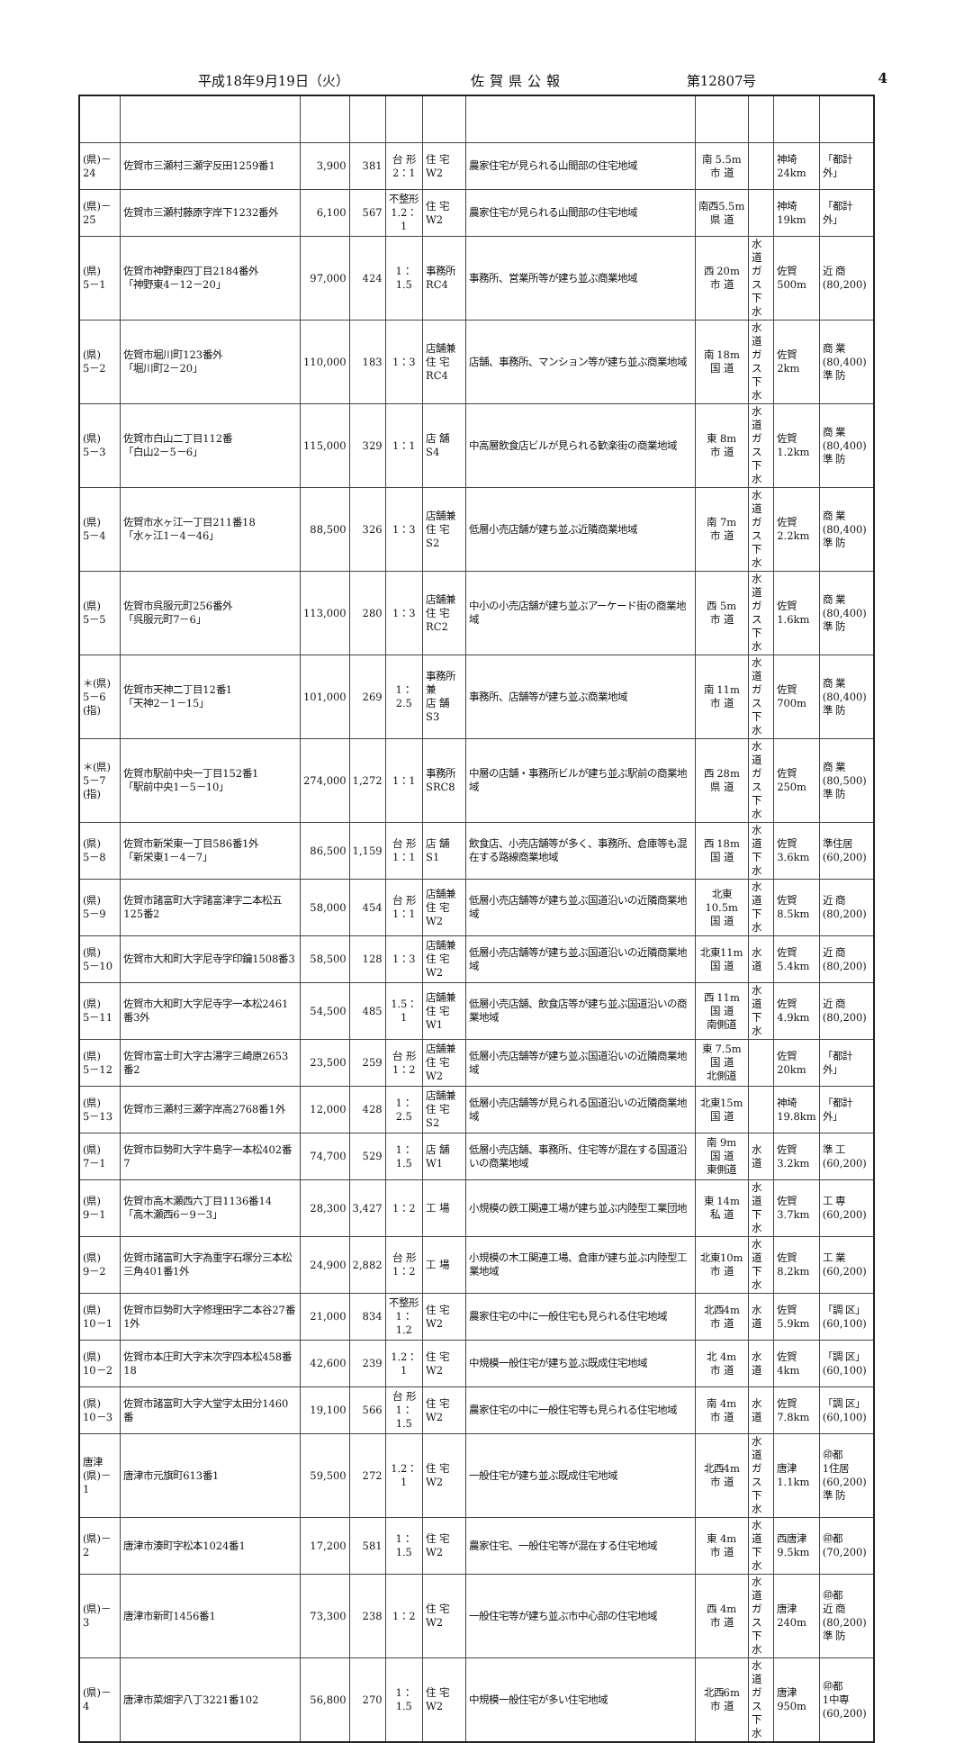平成18年9月19日（火） 佐賀県公報 第12807号 4
| (県)－24 | 佐賀市三瀬村三瀬字反田1259番1 | 3,900 | 381 | 台 形 2：1 | 住 宅 W2 | 農家住宅が見られる山間部の住宅地域 | 南 5.5m 市 道 | | 神埼 24km | 「都計外」 |
| (県)－25 | 佐賀市三瀬村藤原字岸下1232番外 | 6,100 | 567 | 不整形 1.2：1 | 住 宅 W2 | 農家住宅が見られる山間部の住宅地域 | 南西5.5m 県 道 | | 神埼 19km | 「都計外」 |
| (県) 5－1 | 佐賀市神野東四丁目2184番外 「神野東4－12－20」 | 97,000 | 424 | 1：1.5 | 事務所 RC4 | 事務所、営業所等が建ち並ぶ商業地域 | 西 20m 市 道 | 水 道 ガ ス 下 水 | 佐賀 500m | 近 商 (80,200) |
| (県) 5－2 | 佐賀市堀川町123番外 「堀川町2－20」 | 110,000 | 183 | 1：3 | 店舗兼 住 宅 RC4 | 店舗、事務所、マンション等が建ち並ぶ商業地域 | 南 18m 国 道 | 水 道 ガ ス 下 水 | 佐賀 2km | 商 業 (80,400) 準 防 |
| (県) 5－3 | 佐賀市白山二丁目112番 「白山2－5－6」 | 115,000 | 329 | 1：1 | 店 舗 S4 | 中高層飲食店ビルが見られる歓楽街の商業地域 | 東 8m 市 道 | 水 道 ガ ス 下 水 | 佐賀 1.2km | 商 業 (80,400) 準 防 |
| (県) 5－4 | 佐賀市水ヶ江一丁目211番18 「水ヶ江1－4－46」 | 88,500 | 326 | 1：3 | 店舗兼 住 宅 S2 | 低層小売店舗が建ち並ぶ近隣商業地域 | 南 7m 市 道 | 水 道 ガ ス 下 水 | 佐賀 2.2km | 商 業 (80,400) 準 防 |
| (県) 5－5 | 佐賀市呉服元町256番外 「呉服元町7－6」 | 113,000 | 280 | 1：3 | 店舗兼 住 宅 RC2 | 中小の小売店舗が建ち並ぶアーケード街の商業地域 | 西 5m 市 道 | 水 道 ガ ス 下 水 | 佐賀 1.6km | 商 業 (80,400) 準 防 |
| ＊(県) 5－6 (指) | 佐賀市天神二丁目12番1 「天神2－1－15」 | 101,000 | 269 | 1：2.5 | 事務所兼 店 舗 S3 | 事務所、店舗等が建ち並ぶ商業地域 | 南 11m 市 道 | 水 道 ガ ス 下 水 | 佐賀 700m | 商 業 (80,400) 準 防 |
| ＊(県) 5－7 (指) | 佐賀市駅前中央一丁目152番1 「駅前中央1－5－10」 | 274,000 | 1,272 | 1：1 | 事務所 SRC8 | 中層の店舗・事務所ビルが建ち並ぶ駅前の商業地域 | 西 28m 県 道 | 水 道 ガ ス 下 水 | 佐賀 250m | 商 業 (80,500) 準 防 |
| (県) 5－8 | 佐賀市新栄東一丁目586番1外 「新栄東1－4－7」 | 86,500 | 1,159 | 台 形 1：1 | 店 舗 S1 | 飲食店、小売店舗等が多く、事務所、倉庫等も混在する路線商業地域 | 西 18m 国 道 | 水 道 下 水 | 佐賀 3.6km | 準住居 (60,200) |
| (県) 5－9 | 佐賀市諸富町大字諸富津字二本松五125番2 | 58,000 | 454 | 台 形 1：1 | 店舗兼 住 宅 W2 | 低層小売店舗等が建ち並ぶ国道沿いの近隣商業地域 | 北東10.5m 国 道 | 水 道 下 水 | 佐賀 8.5km | 近 商 (80,200) |
| (県) 5－10 | 佐賀市大和町大字尼寺字印鑰1508番3 | 58,500 | 128 | 1：3 | 店舗兼 住 宅 W2 | 低層小売店舗等が建ち並ぶ国道沿いの近隣商業地域 | 北東11m 国 道 | 水 道 | 佐賀 5.4km | 近 商 (80,200) |
| (県) 5－11 | 佐賀市大和町大字尼寺字一本松2461番3外 | 54,500 | 485 | 1.5：1 | 店舗兼 住 宅 W1 | 低層小売店舗、飲食店等が建ち並ぶ国道沿いの商業地域 | 西 11m 国 道 南側道 | 水 道 下 水 | 佐賀 4.9km | 近 商 (80,200) |
| (県) 5－12 | 佐賀市富士町大字古湯字三崎原2653番2 | 23,500 | 259 | 台 形 1：2 | 店舗兼 住 宅 W2 | 低層小売店舗等が建ち並ぶ国道沿いの近隣商業地域 | 東 7.5m 国 道 北側道 | | 佐賀 20km | 「都計外」 |
| (県) 5－13 | 佐賀市三瀬村三瀬字岸高2768番1外 | 12,000 | 428 | 1：2.5 | 店舗兼 住 宅 S2 | 低層小売店舗等が見られる国道沿いの近隣商業地域 | 北東15m 国 道 | | 神埼 19.8km | 「都計外」 |
| (県) 7－1 | 佐賀市巨勢町大字牛島字一本松402番7 | 74,700 | 529 | 1：1.5 | 店 舗 W1 | 低層小売店舗、事務所、住宅等が混在する国道沿いの商業地域 | 南 9m 国 道 東側道 | 水 道 | 佐賀 3.2km | 準 工 (60,200) |
| (県) 9－1 | 佐賀市高木瀬西六丁目1136番14 「高木瀬西6－9－3」 | 28,300 | 3,427 | 1：2 | 工 場 | 小規模の鉄工関連工場が建ち並ぶ内陸型工業団地 | 東 14m 私 道 | 水 道 下 水 | 佐賀 3.7km | 工 専 (60,200) |
| (県) 9－2 | 佐賀市諸富町大字為重字石塚分三本松三角401番1外 | 24,900 | 2,882 | 台 形 1：2 | 工 場 | 小規模の木工関連工場、倉庫が建ち並ぶ内陸型工業地域 | 北東10m 市 道 | 水 道 下 水 | 佐賀 8.2km | 工 業 (60,200) |
| (県) 10－1 | 佐賀市巨勢町大字修理田字二本谷27番1外 | 21,000 | 834 | 不整形 1：1.2 | 住 宅 W2 | 農家住宅の中に一般住宅も見られる住宅地域 | 北西4m 市 道 | 水 道 | 佐賀 5.9km | 「調 区」 (60,100) |
| (県) 10－2 | 佐賀市本庄町大字末次字四本松458番18 | 42,600 | 239 | 1.2：1 | 住 宅 W2 | 中規模一般住宅が建ち並ぶ既成住宅地域 | 北 4m 市 道 | 水 道 | 佐賀 4km | 「調 区」 (60,100) |
| (県) 10－3 | 佐賀市諸富町大字大堂字太田分1460番 | 19,100 | 566 | 台 形 1：1.5 | 住 宅 W2 | 農家住宅の中に一般住宅等も見られる住宅地域 | 南 4m 市 道 | 水 道 | 佐賀 7.8km | 「調 区」 (60,100) |
| 唐津 (県)－1 | 唐津市元旗町613番1 | 59,500 | 272 | 1.2：1 | 住 宅 W2 | 一般住宅が建ち並ぶ既成住宅地域 | 北西4m 市 道 | 水 道 ガ ス 下 水 | 唐津 1.1km | ㊞都 1住居 (60,200) 準 防 |
| (県)－2 | 唐津市湊町字松本1024番1 | 17,200 | 581 | 1：1.5 | 住 宅 W2 | 農家住宅、一般住宅等が混在する住宅地域 | 東 4m 市 道 | 水 道 下 水 | 西唐津 9.5km | ㊞都 (70,200) |
| (県)－3 | 唐津市新町1456番1 | 73,300 | 238 | 1：2 | 住 宅 W2 | 一般住宅等が建ち並ぶ市中心部の住宅地域 | 西 4m 市 道 | 水 道 ガ ス 下 水 | 唐津 240m | ㊞都 近 商 (80,200) 準 防 |
| (県)－4 | 唐津市菜畑字八丁3221番102 | 56,800 | 270 | 1：1.5 | 住 宅 W2 | 中規模一般住宅が多い住宅地域 | 北西6m 市 道 | 水 道 ガ ス 下 水 | 唐津 950m | ㊞都 1中専 (60,200) |